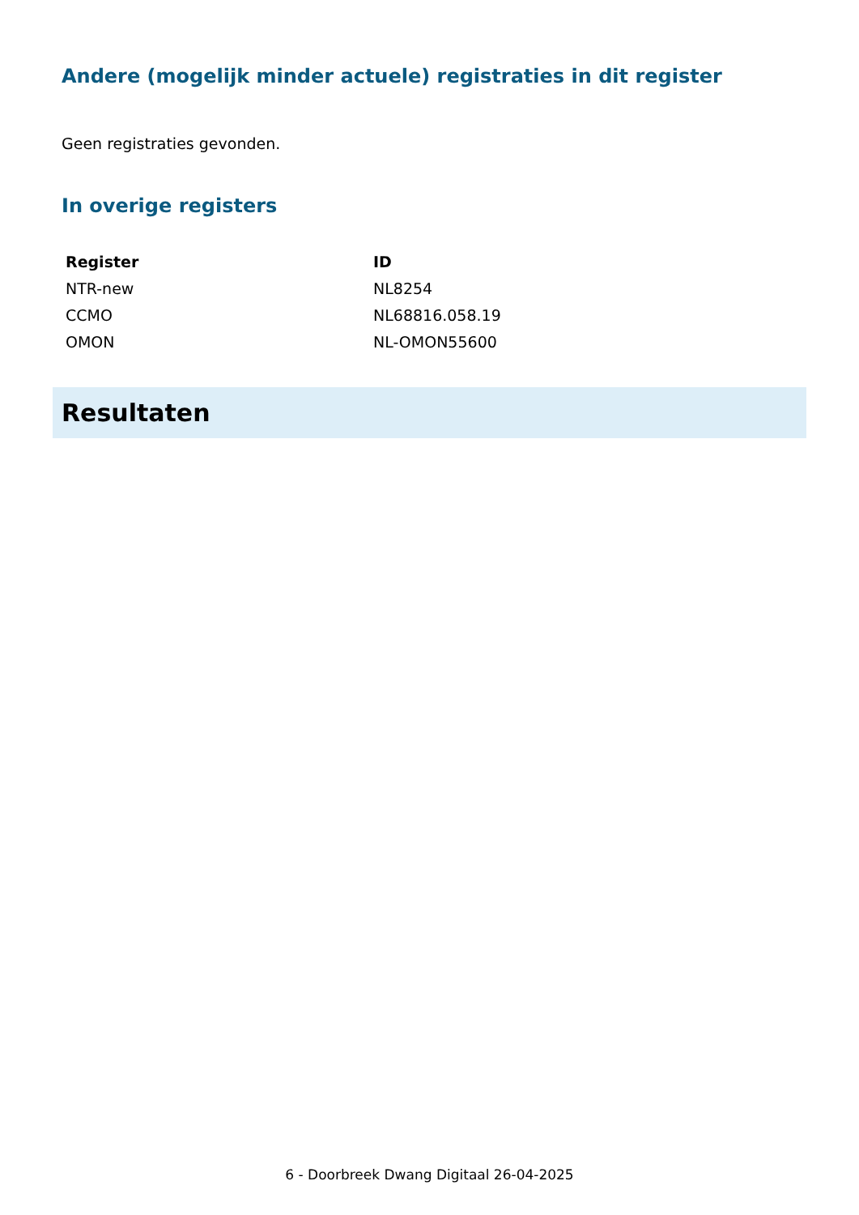Andere (mogelijk minder actuele) registraties in dit register
Geen registraties gevonden.
In overige registers
| Register | ID |
| --- | --- |
| NTR-new | NL8254 |
| CCMO | NL68816.058.19 |
| OMON | NL-OMON55600 |
Resultaten
6 - Doorbreek Dwang Digitaal 26-04-2025